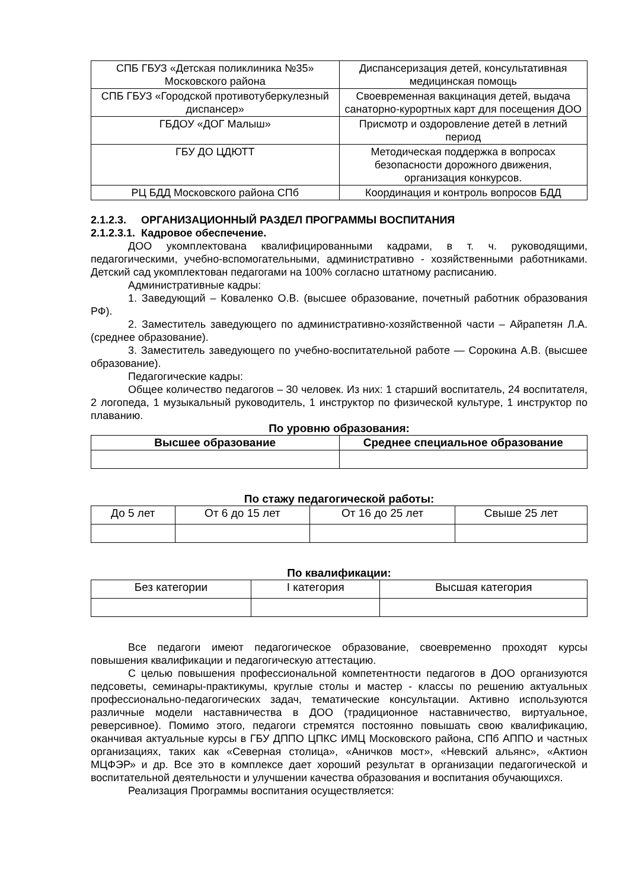| СПБ ГБУЗ «Детская поликлиника №35» Московского района | Диспансеризация детей, консультативная медицинская помощь |
| СПБ ГБУЗ «Городской противотуберкулезный диспансер» | Своевременная вакцинация детей, выдача санаторно-курортных карт для посещения ДОО |
| ГБДОУ «ДОГ Малыш» | Присмотр и оздоровление детей в летний период |
| ГБУ ДО ЦДЮТТ | Методическая поддержка в вопросах безопасности дорожного движения, организация конкурсов. |
| РЦ БДД Московского района СПб | Координация и контроль вопросов БДД |
2.1.2.3. ОРГАНИЗАЦИОННЫЙ РАЗДЕЛ ПРОГРАММЫ ВОСПИТАНИЯ
2.1.2.3.1. Кадровое обеспечение.
ДОО укомплектована квалифицированными кадрами, в т. ч. руководящими, педагогическими, учебно-вспомогательными, административно - хозяйственными работниками. Детский сад укомплектован педагогами на 100% согласно штатному расписанию.
Административные кадры:
1. Заведующий – Коваленко О.В. (высшее образование, почетный работник образования РФ).
2. Заместитель заведующего по административно-хозяйственной части – Айрапетян Л.А. (среднее образование).
3. Заместитель заведующего по учебно-воспитательной работе — Сорокина А.В. (высшее образование).
Педагогические кадры:
Общее количество педагогов – 30 человек. Из них: 1 старший воспитатель, 24 воспитателя, 2 логопеда, 1 музыкальный руководитель, 1 инструктор по физической культуре, 1 инструктор по плаванию.
По уровню образования:
| Высшее образование | Среднее специальное образование |
| --- | --- |
По стажу педагогической работы:
| До 5 лет | От 6 до 15 лет | От 16 до 25 лет | Свыше 25 лет |
По квалификации:
| Без категории | I категория | Высшая категория |
Все педагоги имеют педагогическое образование, своевременно проходят курсы повышения квалификации и педагогическую аттестацию.
С целью повышения профессиональной компетентности педагогов в ДОО организуются педсоветы, семинары-практикумы, круглые столы и мастер - классы по решению актуальных профессионально-педагогических задач, тематические консультации. Активно используются различные модели наставничества в ДОО (традиционное наставничество, виртуальное, реверсивное). Помимо этого, педагоги стремятся постоянно повышать свою квалификацию, оканчивая актуальные курсы в ГБУ ДППО ЦПКС ИМЦ Московского района, СПб АППО и частных организациях, таких как «Северная столица», «Аничков мост», «Невский альянс», «Актион МЦФЭР» и др. Все это в комплексе дает хороший результат в организации педагогической и воспитательной деятельности и улучшении качества образования и воспитания обучающихся.
Реализация Программы воспитания осуществляется: